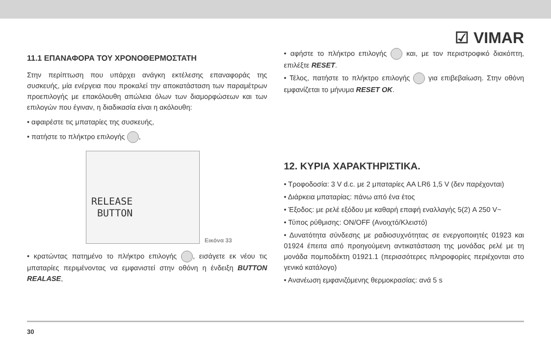☑ VIMAR
11.1 ΕΠΑΝΑΦΟΡΑ ΤΟΥ ΧΡΟΝΟΘΕΡΜΟΣΤΑΤΗ
Στην περίπτωση που υπάρχει ανάγκη εκτέλεσης επαναφοράς της συσκευής, μία ενέργεια που προκαλεί την αποκατάσταση των παραμέτρων προεπιλογής με επακόλουθη απώλεια όλων των διαμορφώσεων και των επιλογών που έγιναν, η διαδικασία είναι η ακόλουθη:
• αφαιρέστε τις μπαταρίες της συσκευής,
• πατήστε το πλήκτρο επιλογής ,
RELEASE
BUTTON
Εικόνα 33
• κρατώντας πατημένο το πλήκτρο επιλογής , εισάγετε εκ νέου τις μπαταρίες περιμένοντας να εμφανιστεί στην οθόνη η ένδειξη BUTTON REALASE,
• αφήστε το πλήκτρο επιλογής και, με τον περιστροφικό διακόπτη, επιλέξτε RESET.
• Τέλος, πατήστε το πλήκτρο επιλογής για επιβεβαίωση. Στην οθόνη εμφανίζεται το μήνυμα RESET OK.
12. ΚΥΡΙΑ ΧΑΡΑΚΤΗΡΙΣΤΙΚΑ.
• Τροφοδοσία: 3 V d.c. με 2 μπαταρίες AA LR6 1,5 V (δεν παρέχονται)
• Διάρκεια μπαταρίας: πάνω από ένα έτος
• Έξοδος: με ρελέ εξόδου με καθαρή επαφή εναλλαγής 5(2) A 250 V~
• Τύπος ρύθμισης: ON/OFF (Ανοιχτό/Κλειστό)
• Δυνατότητα σύνδεσης με ραδιοσυχνότητας σε ενεργοποιητές 01923 και 01924 έπειτα από προηγούμενη αντικατάσταση της μονάδας ρελέ με τη μονάδα πομποδέκτη 01921.1 (περισσότερες πληροφορίες περιέχονται στο γενικό κατάλογο)
• Ανανέωση εμφανιζόμενης θερμοκρασίας: ανά 5 s
30